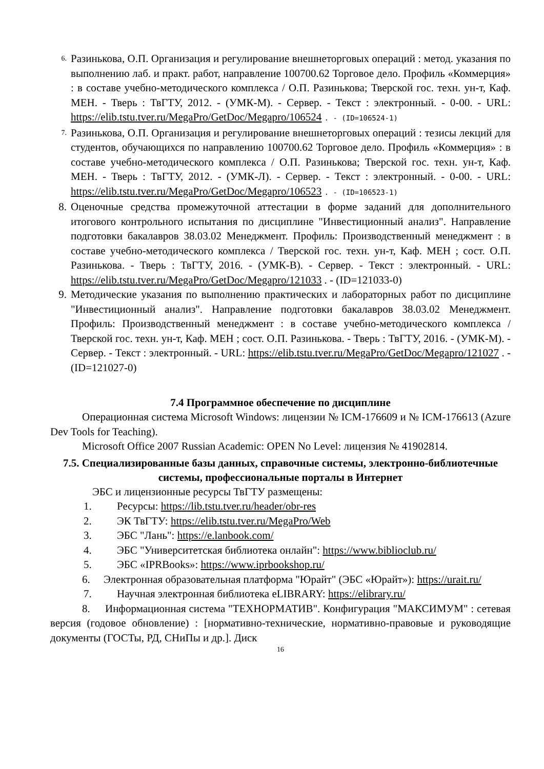6.
Разинькова, О.П. Организация и регулирование внешнеторговых операций : метод. указания по выполнению лаб. и практ. работ, направление 100700.62 Торговое дело. Профиль «Коммерция» : в составе учебно-методического комплекса / О.П. Разинькова; Тверской гос. техн. ун-т, Каф. МЕН. - Тверь : ТвГТУ, 2012. - (УМК-М). - Сервер. - Текст : электронный. - 0-00. - URL: https://elib.tstu.tver.ru/MegaPro/GetDoc/Megapro/106524 . - (ID=106524-1)
7.
Разинькова, О.П. Организация и регулирование внешнеторговых операций : тезисы лекций для студентов, обучающихся по направлению 100700.62 Торговое дело. Профиль «Коммерция» : в составе учебно-методического комплекса / О.П. Разинькова; Тверской гос. техн. ун-т, Каф. МЕН. - Тверь : ТвГТУ, 2012. - (УМК-Л). - Сервер. - Текст : электронный. - 0-00. - URL: https://elib.tstu.tver.ru/MegaPro/GetDoc/Megapro/106523 . - (ID=106523-1)
8. Оценочные средства промежуточной аттестации в форме заданий для дополнительного итогового контрольного испытания по дисциплине "Инвестиционный анализ". Направление подготовки бакалавров 38.03.02 Менеджмент. Профиль: Производственный менеджмент : в составе учебно-методического комплекса / Тверской гос. техн. ун-т, Каф. МЕН ; сост. О.П. Разинькова. - Тверь : ТвГТУ, 2016. - (УМК-В). - Сервер. - Текст : электронный. - URL: https://elib.tstu.tver.ru/MegaPro/GetDoc/Megapro/121033 . - (ID=121033-0)
9. Методические указания по выполнению практических и лабораторных работ по дисциплине "Инвестиционный анализ". Направление подготовки бакалавров 38.03.02 Менеджмент. Профиль: Производственный менеджмент : в составе учебно-методического комплекса / Тверской гос. техн. ун-т, Каф. МЕН ; сост. О.П. Разинькова. - Тверь : ТвГТУ, 2016. - (УМК-М). - Сервер. - Текст : электронный. - URL: https://elib.tstu.tver.ru/MegaPro/GetDoc/Megapro/121027 . - (ID=121027-0)
7.4 Программное обеспечение по дисциплине
Операционная система Microsoft Windows: лицензии № ICM-176609 и № ICM-176613 (Azure Dev Tools for Teaching).
Microsoft Office 2007 Russian Academic: OPEN No Level: лицензия № 41902814.
7.5. Специализированные базы данных, справочные системы, электронно-библиотечные системы, профессиональные порталы в Интернет
ЭБС и лицензионные ресурсы ТвГТУ размещены:
1. Ресурсы: https://lib.tstu.tver.ru/header/obr-res
2. ЭК ТвГТУ: https://elib.tstu.tver.ru/MegaPro/Web
3. ЭБС "Лань": https://e.lanbook.com/
4. ЭБС "Университетская библиотека онлайн": https://www.biblioclub.ru/
5. ЭБС «IPRBooks»: https://www.iprbookshop.ru/
6. Электронная образовательная платформа "Юрайт" (ЭБС «Юрайт»): https://urait.ru/
7. Научная электронная библиотека eLIBRARY: https://elibrary.ru/
8. Информационная система "ТЕХНОРМАТИВ". Конфигурация "МАКСИМУМ" : сетевая версия (годовое обновление) : [нормативно-технические, нормативно-правовые и руководящие документы (ГОСТы, РД, СНиПы и др.]. Диск
16